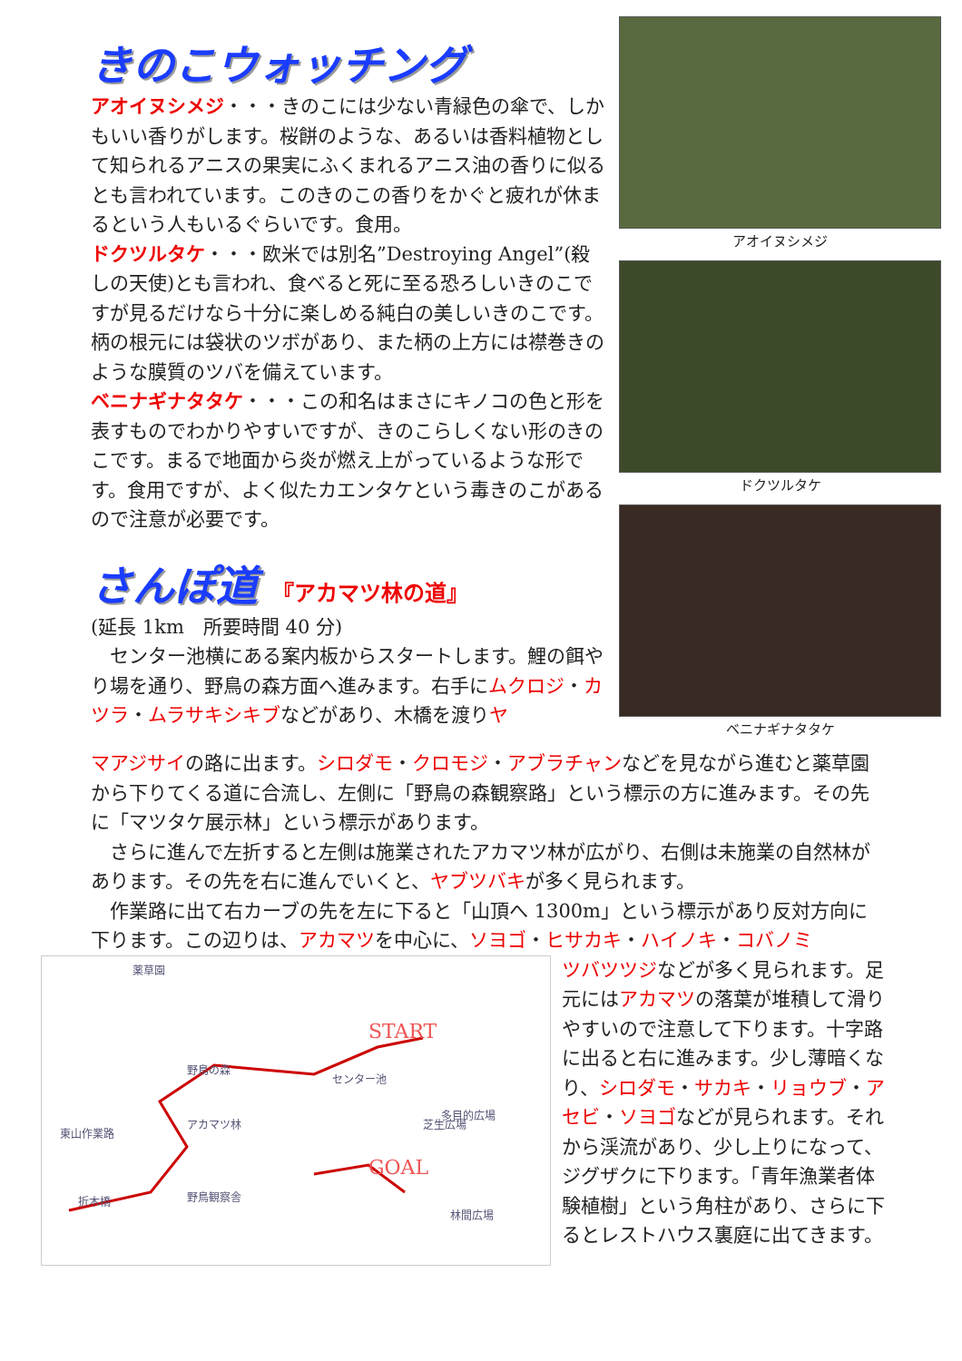きのこウォッチング
アオイヌシメジ・・・きのこには少ない青緑色の傘で、しかもいい香りがします。桜餅のような、あるいは香料植物として知られるアニスの果実にふくまれるアニス油の香りに似るとも言われています。このきのこの香りをかぐと疲れが休まるという人もいるぐらいです。食用。
ドクツルタケ・・・欧米では別名”Destroying Angel”(殺しの天使)とも言われ、食べると死に至る恐ろしいきのこですが見るだけなら十分に楽しめる純白の美しいきのこです。柄の根元には袋状のツボがあり、また柄の上方には襟巻きのような膜質のツバを備えています。
ベニナギナタタケ・・・この和名はまさにキノコの色と形を表すものでわかりやすいですが、きのこらしくない形のきのこです。まるで地面から炎が燃え上がっているような形です。食用ですが、よく似たカエンタケという毒きのこがあるので注意が必要です。
さんぽ道 『アカマツ林の道』
(延長 1km　所要時間 40 分)
　センター池横にある案内板からスタートします。鯉の餌やり場を通り、野鳥の森方面へ進みます。右手にムクロジ・カツラ・ムラサキシキブなどがあり、木橋を渡りヤ
アオイヌシメジ
ドクツルタケ
ベニナギナタタケ
マアジサイの路に出ます。シロダモ・クロモジ・アブラチャンなどを見ながら進むと薬草園から下りてくる道に合流し、左側に「野鳥の森観察路」という標示の方に進みます。その先に「マツタケ展示林」という標示があります。
　さらに進んで左折すると左側は施業されたアカマツ林が広がり、右側は未施業の自然林があります。その先を右に進んでいくと、ヤブツバキが多く見られます。
　作業路に出て右カーブの先を左に下ると「山頂へ 1300m」という標示があり反対方向に下ります。この辺りは、アカマツを中心に、ソヨゴ・ヒサカキ・ハイノキ・コバノミ
START
GOAL
薬草園
野鳥の森
アカマツ林
東山作業路
センター池
多目的広場
野鳥観察舎
折木橋
芝生広場
林間広場
ツバツツジなどが多く見られます。足元にはアカマツの落葉が堆積して滑りやすいので注意して下ります。十字路に出ると右に進みます。少し薄暗くなり、シロダモ・サカキ・リョウブ・アセビ・ソヨゴなどが見られます。それから渓流があり、少し上りになって、ジグザクに下ります。「青年漁業者体験植樹」という角柱があり、さらに下るとレストハウス裏庭に出てきます。